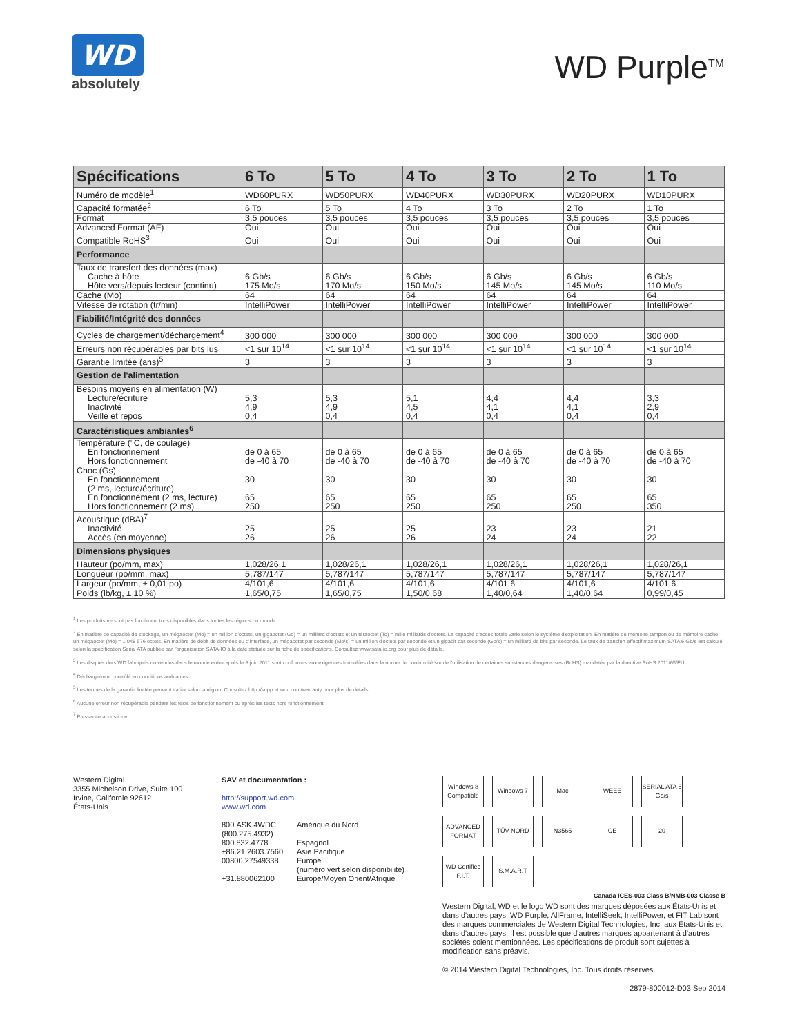WD
absolutely
WD Purple<sup>TM</sup>
| Spécifications | 6 To | 5 To | 4 To | 3 To | 2 To | 1 To |
| --- | --- | --- | --- | --- | --- | --- |
| Numéro de modèle<sup>1</sup> | WD60PURX | WD50PURX | WD40PURX | WD30PURX | WD20PURX | WD10PURX |
| Capacité formatée<sup>2</sup> | 6 To | 5 To | 4 To | 3 To | 2 To | 1 To |
| Format | 3,5 pouces | 3,5 pouces | 3,5 pouces | 3,5 pouces | 3,5 pouces | 3,5 pouces |
| Advanced Format (AF) | Oui | Oui | Oui | Oui | Oui | Oui |
| Compatible RoHS<sup>3</sup> | Oui | Oui | Oui | Oui | Oui | Oui |
| Performance | | | | | | |
| Taux de transfert des données (max) Cache à hôte Hôte vers/depuis lecteur (continu) | 6 Gb/s 175 Mo/s | 6 Gb/s 170 Mo/s | 6 Gb/s 150 Mo/s | 6 Gb/s 145 Mo/s | 6 Gb/s 145 Mo/s | 6 Gb/s 110 Mo/s |
| Cache (Mo) | 64 | 64 | 64 | 64 | 64 | 64 |
| Vitesse de rotation (tr/min) | IntelliPower | IntelliPower | IntelliPower | IntelliPower | IntelliPower | IntelliPower |
| Fiabilité/Intégrité des données | | | | | | |
| Cycles de chargement/déchargement<sup>4</sup> | 300 000 | 300 000 | 300 000 | 300 000 | 300 000 | 300 000 |
| Erreurs non récupérables par bits lus | <1 sur 10<sup>14</sup> | <1 sur 10<sup>14</sup> | <1 sur 10<sup>14</sup> | <1 sur 10<sup>14</sup> | <1 sur 10<sup>14</sup> | <1 sur 10<sup>14</sup> |
| Garantie limitée (ans)<sup>5</sup> | 3 | 3 | 3 | 3 | 3 | 3 |
| Gestion de l'alimentation | | | | | | |
| Besoins moyens en alimentation (W) Lecture/écriture Inactivité Veille et repos | 5,3 4,9 0,4 | 5,3 4,9 0,4 | 5,1 4,5 0,4 | 4,4 4,1 0,4 | 4,4 4,1 0,4 | 3,3 2,9 0,4 |
| Caractéristiques ambiantes<sup>6</sup> | | | | | | |
| Température (°C, de coulage) En fonctionnement Hors fonctionnement | de 0 à 65 de -40 à 70 | de 0 à 65 de -40 à 70 | de 0 à 65 de -40 à 70 | de 0 à 65 de -40 à 70 | de 0 à 65 de -40 à 70 | de 0 à 65 de -40 à 70 |
| Choc (Gs) En fonctionnement (2 ms, lecture/écriture) En fonctionnement (2 ms, lecture) Hors fonctionnement (2 ms) | 30 65 250 | 30 65 250 | 30 65 250 | 30 65 250 | 30 65 250 | 30 65 350 |
| Acoustique (dBA)<sup>7</sup> Inactivité Accès (en moyenne) | 25 26 | 25 26 | 25 26 | 23 24 | 23 24 | 21 22 |
| Dimensions physiques | | | | | | |
| Hauteur (po/mm, max) | 1,028/26,1 | 1,028/26,1 | 1,028/26,1 | 1,028/26,1 | 1,028/26,1 | 1,028/26,1 |
| Longueur (po/mm, max) | 5,787/147 | 5,787/147 | 5,787/147 | 5,787/147 | 5,787/147 | 5,787/147 |
| Largeur (po/mm, ± 0,01 po) | 4/101,6 | 4/101,6 | 4/101,6 | 4/101,6 | 4/101,6 | 4/101,6 |
| Poids (lb/kg, ± 10 %) | 1,65/0,75 | 1,65/0,75 | 1,50/0,68 | 1,40/0,64 | 1,40/0,64 | 0,99/0,45 |
<sup>1</sup> Les produits ne sont pas forcément tous disponibles dans toutes les régions du monde.
<sup>2</sup> En matière de capacité de stockage, un mégaoctet (Mo) = un million d'octets, un gigaoctet (Go) = un milliard d'octets et un téraoctet (To) = mille milliards d'octets. La capacité d'accès totale varie selon le système d'exploitation. En matière de mémoire tampon ou de mémoire cache, un mégaoctet (Mo) = 1 048 576 octets. En matière de débit de données ou d'interface, un mégaoctet par seconde (Mo/s) = un million d'octets par seconde et un gigabit par seconde (Gb/s) = un milliard de bits par seconde. Le taux de transfert effectif maximum SATA 6 Gb/s est calculé selon la spécification Serial ATA publiée par l'organisation SATA-IO à la date statuée sur la fiche de spécifications. Consultez www.sata-io.org pour plus de détails.
<sup>3</sup> Les disques durs WD fabriqués ou vendus dans le monde entier après le 8 juin 2011 sont conformes aux exigences formulées dans la norme de conformité sur de l'utilisation de certaines substances dangereuses (RoHS) mandatée par la directive RoHS 2011/65/EU.
<sup>4</sup> Déchargement contrôlé en conditions ambiantes.
<sup>5</sup> Les termes de la garantie limitée peuvent varier selon la région. Consultez http://support.wdc.com/warranty pour plus de détails.
<sup>6</sup> Aucune erreur non récupérable pendant les tests de fonctionnement ou après les tests hors fonctionnement.
<sup>7</sup> Puissance acoustique.
Western Digital
3355 Michelson Drive, Suite 100
Irvine, Californie 92612
États-Unis
SAV et documentation :
http://support.wd.com
www.wd.com
| 800.ASK.4WDC (800.275.4932) 800.832.4778 +86.21.2603.7560 00800.27549338 +31.880062100 | Amérique du Nord Espagnol Asie Pacifique Europe (numéro vert selon disponibilité) Europe/Moyen Orient/Afrique |
Windows 8 Compatible Windows 7 Mac WEEE SERIAL ATA 6 Gb/s ADVANCED FORMAT TÜV NORD N3565 CE 20 WD Certified F.I.T. S.M.A.R.T
Canada ICES-003 Class B/NMB-003 Classe B
Western Digital, WD et le logo WD sont des marques déposées aux États-Unis et dans d'autres pays. WD Purple, AllFrame, IntelliSeek, IntelliPower, et FIT Lab sont des marques commerciales de Western Digital Technologies, Inc. aux États-Unis et dans d'autres pays. Il est possible que d'autres marques appartenant à d'autres sociétés soient mentionnées. Les spécifications de produit sont sujettes à modification sans préavis.
© 2014 Western Digital Technologies, Inc. Tous droits réservés.
2879-800012-D03 Sep 2014